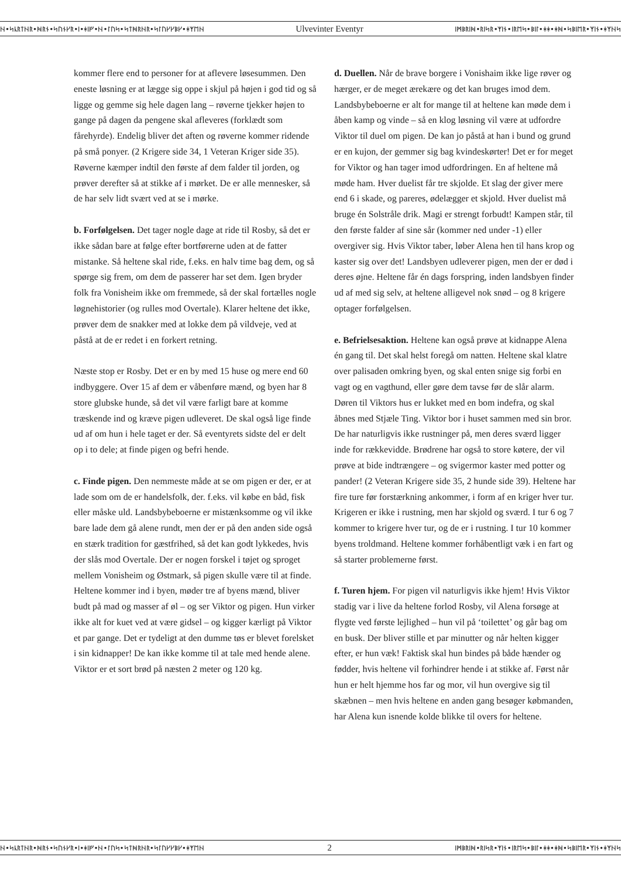ᚺ•ᛋᚳᚱᛏᚺᚱ•ᚻᚱᚾ•ᛋᚢᚾᚴᚱ•ᛁ•ᚼᛁᚠ•ᚺ•ᛚᚢᛋ•ᛋᛏᚻᚱᚺᚱ•ᛋᛚᚢᚴᚴᛒᚴ•ᚼᛉᛖᚺ Ulvevinter Eventyr ᛁᛗᛒᚱᛁᚻ•ᚱᛁᛋᚱ•ᛉᛁᚾ•ᛁᚱᛖᛋ•ᛒᛁᛚ•ᚼᚼ•ᚼᚻ•ᛋᛒᛁᛖᚱ•ᛉᛁᚾ•ᚼᛉᚺᛋ
kommer flere end to personer for at aflevere løsesummen. Den eneste løsning er at lægge sig oppe i skjul på højen i god tid og så ligge og gemme sig hele dagen lang – røverne tjekker højen to gange på dagen da pengene skal afleveres (forklædt som fårehyrde). Endelig bliver det aften og røverne kommer ridende på små ponyer. (2 Krigere side 34, 1 Veteran Kriger side 35). Røverne kæmper indtil den første af dem falder til jorden, og prøver derefter så at stikke af i mørket. De er alle mennesker, så de har selv lidt svært ved at se i mørke.
b. Forfølgelsen. Det tager nogle dage at ride til Rosby, så det er ikke sådan bare at følge efter bortførerne uden at de fatter mistanke. Så heltene skal ride, f.eks. en halv time bag dem, og så spørge sig frem, om dem de passerer har set dem. Igen bryder folk fra Vonisheim ikke om fremmede, så der skal fortælles nogle løgnehistorier (og rulles mod Overtale). Klarer heltene det ikke, prøver dem de snakker med at lokke dem på vildveje, ved at påstå at de er redet i en forkert retning.
Næste stop er Rosby. Det er en by med 15 huse og mere end 60 indbyggere. Over 15 af dem er våbenføre mænd, og byen har 8 store glubske hunde, så det vil være farligt bare at komme træskende ind og kræve pigen udleveret. De skal også lige finde ud af om hun i hele taget er der. Så eventyrets sidste del er delt op i to dele; at finde pigen og befri hende.
c. Finde pigen. Den nemmeste måde at se om pigen er der, er at lade som om de er handelsfolk, der. f.eks. vil købe en båd, fisk eller måske uld. Landsbybeboerne er mistænksomme og vil ikke bare lade dem gå alene rundt, men der er på den anden side også en stærk tradition for gæstfrihed, så det kan godt lykkedes, hvis der slås mod Overtale. Der er nogen forskel i tøjet og sproget mellem Vonisheim og Østmark, så pigen skulle være til at finde. Heltene kommer ind i byen, møder tre af byens mænd, bliver budt på mad og masser af øl – og ser Viktor og pigen. Hun virker ikke alt for kuet ved at være gidsel – og kigger kærligt på Viktor et par gange. Det er tydeligt at den dumme tøs er blevet forelsket i sin kidnapper! De kan ikke komme til at tale med hende alene. Viktor er et sort brød på næsten 2 meter og 120 kg.
d. Duellen. Når de brave borgere i Vonishaim ikke lige røver og hærger, er de meget ærekære og det kan bruges imod dem. Landsbybeboerne er alt for mange til at heltene kan møde dem i åben kamp og vinde – så en klog løsning vil være at udfordre Viktor til duel om pigen. De kan jo påstå at han i bund og grund er en kujon, der gemmer sig bag kvindeskørter! Det er for meget for Viktor og han tager imod udfordringen. En af heltene må møde ham. Hver duelist får tre skjolde. Et slag der giver mere end 6 i skade, og pareres, ødelægger et skjold. Hver duelist må bruge én Solstråle drik. Magi er strengt forbudt! Kampen står, til den første falder af sine sår (kommer ned under -1) eller overgiver sig. Hvis Viktor taber, løber Alena hen til hans krop og kaster sig over det! Landsbyen udleverer pigen, men der er død i deres øjne. Heltene får én dags forspring, inden landsbyen finder ud af med sig selv, at heltene alligevel nok snød – og 8 krigere optager forfølgelsen.
e. Befrielsesaktion. Heltene kan også prøve at kidnappe Alena én gang til. Det skal helst foregå om natten. Heltene skal klatre over palisaden omkring byen, og skal enten snige sig forbi en vagt og en vagthund, eller gøre dem tavse før de slår alarm. Døren til Viktors hus er lukket med en bom indefra, og skal åbnes med Stjæle Ting. Viktor bor i huset sammen med sin bror. De har naturligvis ikke rustninger på, men deres sværd ligger inde for rækkevidde. Brødrene har også to store køtere, der vil prøve at bide indtrængere – og svigermor kaster med potter og pander! (2 Veteran Krigere side 35, 2 hunde side 39). Heltene har fire ture før forstærkning ankommer, i form af en kriger hver tur. Krigeren er ikke i rustning, men har skjold og sværd. I tur 6 og 7 kommer to krigere hver tur, og de er i rustning. I tur 10 kommer byens troldmand. Heltene kommer forhåbentligt væk i en fart og så starter problemerne først.
f. Turen hjem. For pigen vil naturligvis ikke hjem! Hvis Viktor stadig var i live da heltene forlod Rosby, vil Alena forsøge at flygte ved første lejlighed – hun vil på ‘toilettet’ og går bag om en busk. Der bliver stille et par minutter og når helten kigger efter, er hun væk! Faktisk skal hun bindes på både hænder og fødder, hvis heltene vil forhindrer hende i at stikke af. Først når hun er helt hjemme hos far og mor, vil hun overgive sig til skæbnen – men hvis heltene en anden gang besøger købmanden, har Alena kun isnende kolde blikke til overs for heltene.
ᚺ•ᛋᚳᚱᛏᚺᚱ•ᚻᚱᚾ•ᛋᚢᚾᚴᚱ•ᛁ•ᚼᛁᚠ•ᚺ•ᛚᚢᛋ•ᛋᛏᚻᚱᚺᚱ•ᛋᛚᚢᚴᚴᛒᚴ•ᚼᛉᛖᚺ 2 ᛁᛗᛒᚱᛁᚻ•ᚱᛁᛋᚱ•ᛉᛁᚾ•ᛁᚱᛖᛋ•ᛒᛁᛚ•ᚼᚼ•ᚼᚻ•ᛋᛒᛁᛖᚱ•ᛉᛁᚾ•ᚼᛉᚺᛋ